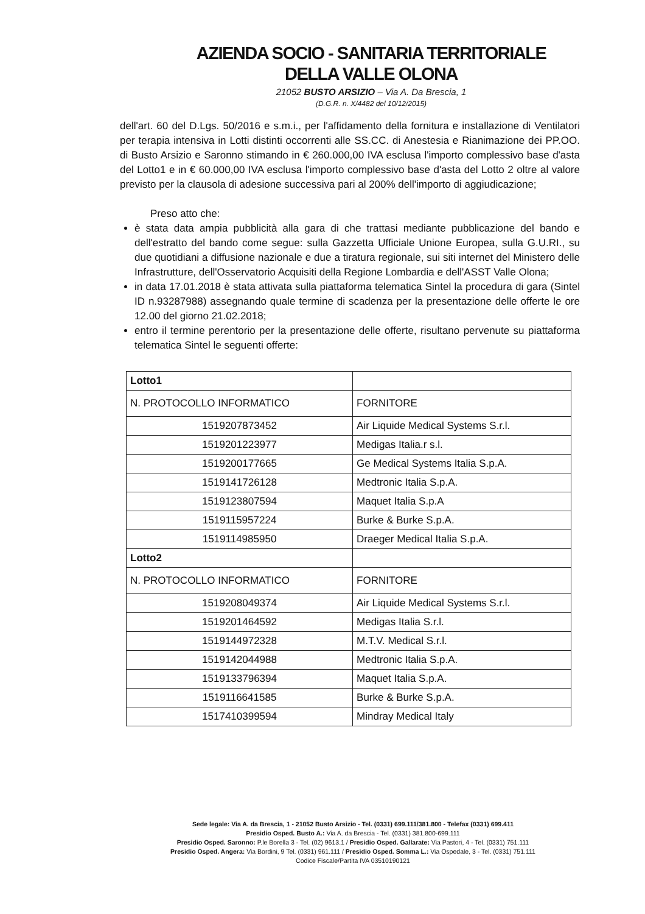AZIENDA SOCIO - SANITARIA TERRITORIALE
DELLA VALLE OLONA
21052 BUSTO ARSIZIO – Via A. Da Brescia, 1
(D.G.R. n. X/4482 del 10/12/2015)
dell'art. 60 del D.Lgs. 50/2016 e s.m.i., per l'affidamento della fornitura e installazione di Ventilatori per terapia intensiva in Lotti distinti occorrenti alle SS.CC. di Anestesia e Rianimazione dei PP.OO. di Busto Arsizio e Saronno stimando in € 260.000,00 IVA esclusa l'importo complessivo base d'asta del Lotto1 e in € 60.000,00 IVA esclusa l'importo complessivo base d'asta del Lotto 2 oltre al valore previsto per la clausola di adesione successiva pari al 200% dell'importo di aggiudicazione;
Preso atto che:
è stata data ampia pubblicità alla gara di che trattasi mediante pubblicazione del bando e dell'estratto del bando come segue: sulla Gazzetta Ufficiale Unione Europea, sulla G.U.RI., su due quotidiani a diffusione nazionale e due a tiratura regionale, sui siti internet del Ministero delle Infrastrutture, dell'Osservatorio Acquisiti della Regione Lombardia e dell'ASST Valle Olona;
in data 17.01.2018 è stata attivata sulla piattaforma telematica Sintel la procedura di gara (Sintel ID n.93287988) assegnando quale termine di scadenza per la presentazione delle offerte le ore 12.00 del giorno 21.02.2018;
entro il termine perentorio per la presentazione delle offerte, risultano pervenute su piattaforma telematica Sintel le seguenti offerte:
| Lotto1 | |
| N. PROTOCOLLO INFORMATICO | FORNITORE |
| 1519207873452 | Air Liquide Medical Systems S.r.l. |
| 1519201223977 | Medigas Italia.r s.l. |
| 1519200177665 | Ge Medical Systems Italia S.p.A. |
| 1519141726128 | Medtronic Italia S.p.A. |
| 1519123807594 | Maquet Italia S.p.A |
| 1519115957224 | Burke & Burke S.p.A. |
| 1519114985950 | Draeger Medical Italia S.p.A. |
| Lotto2 | |
| N. PROTOCOLLO INFORMATICO | FORNITORE |
| 1519208049374 | Air Liquide Medical Systems S.r.l. |
| 1519201464592 | Medigas Italia S.r.l. |
| 1519144972328 | M.T.V. Medical S.r.l. |
| 1519142044988 | Medtronic Italia S.p.A. |
| 1519133796394 | Maquet Italia S.p.A. |
| 1519116641585 | Burke & Burke S.p.A. |
| 1517410399594 | Mindray Medical Italy |
Sede legale: Via A. da Brescia, 1 - 21052 Busto Arsizio - Tel. (0331) 699.111/381.800 - Telefax (0331) 699.411
Presidio Osped. Busto A.: Via A. da Brescia - Tel. (0331) 381.800-699.111
Presidio Osped. Saronno: P.le Borella 3 - Tel. (02) 9613.1 / Presidio Osped. Gallarate: Via Pastori, 4 - Tel. (0331) 751.111
Presidio Osped. Angera: Via Bordini, 9 Tel. (0331) 961.111 / Presidio Osped. Somma L.: Via Ospedale, 3 - Tel. (0331) 751.111
Codice Fiscale/Partita IVA 03510190121